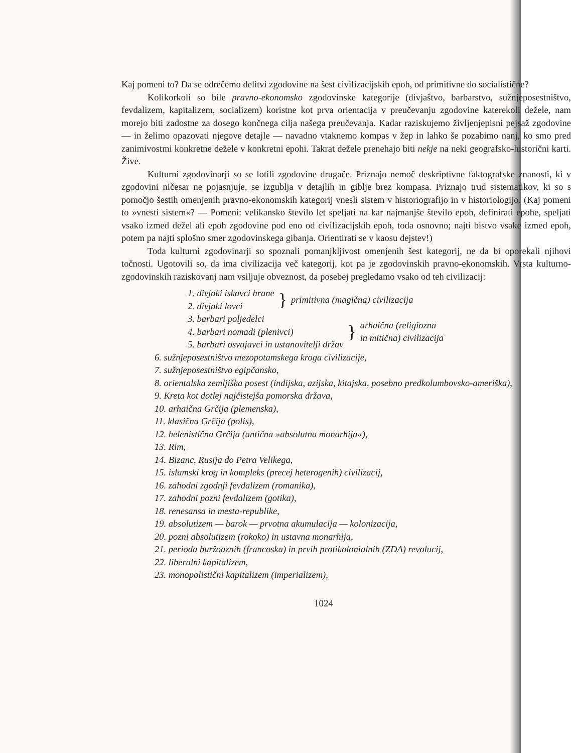Kaj pomeni to? Da se odrečemo delitvi zgodovine na šest civilizacijskih epoh, od primitivne do socialistične?
Kolikorkoli so bile pravno-ekonomsko zgodovinske kategorije (divjaštvo, barbarstvo, sužnjeposestništvo, fevdalizem, kapitalizem, socializem) koristne kot prva orientacija v preučevanju zgodovine katerekoli dežele, nam morejo biti zadostne za dosego končnega cilja našega preučevanja. Kadar raziskujemo življenjepisni pejsaž zgodovine — in želimo opazovati njegove detajle — navadno vtaknemo kompas v žep in lahko še pozabimo nanj, ko smo pred zanimivostmi konkretne dežele v konkretni epohi. Takrat dežele prenehajo biti nekje na neki geografsko-historični karti. Žive.
Kulturni zgodovinarji so se lotili zgodovine drugače. Priznajo nemoč deskriptivne faktografske znanosti, ki v zgodovini ničesar ne pojasnjuje, se izgublja v detajlih in giblje brez kompasa. Priznajo trud sistematikov, ki so s pomočjo šestih omenjenih pravno-ekonomskih kategorij vnesli sistem v historiografijo in v historiologijo. (Kaj pomeni to »vnesti sistem«? — Pomeni: velikansko število let speljati na kar najmanjše število epoh, definirati epohe, speljati vsako izmed dežel ali epoh zgodovine pod eno od civilizacijskih epoh, toda osnovno; najti bistvo vsake izmed epoh, potem pa najti splošno smer zgodovinskega gibanja. Orientirati se v kaosu dejstev!)
Toda kulturni zgodovinarji so spoznali pomanjkljivost omenjenih šest kategorij, ne da bi oporekali njihovi točnosti. Ugotovili so, da ima civilizacija več kategorij, kot pa je zgodovinskih pravno-ekonomskih. Vrsta kulturno-zgodovinskih raziskovanj nam vsiljuje obveznost, da posebej pregledamo vsako od teh civilizacij:
1. divjaki iskavci hrane
2. divjaki lovci
} primitivna (magična) civilizacija
3. barbari poljedelci
4. barbari nomadi (plenivci)
5. barbari osvajavci in ustanovitelji držav
} arhaična (religiozna
in mitična) civilizacija
6. sužnjeposestništvo mezopotamskega kroga civilizacije,
7. sužnjeposestništvo egipčansko,
8. orientalska zemljiška posest (indijska, azijska, kitajska, posebno predkolumbovsko-ameriška),
9. Kreta kot dotlej najčistejša pomorska država,
10. arhaična Grčija (plemenska),
11. klasična Grčija (polis),
12. helenistična Grčija (antična »absolutna monarhija«),
13. Rim,
14. Bizanc, Rusija do Petra Velikega,
15. islamski krog in kompleks (precej heterogenih) civilizacij,
16. zahodni zgodnji fevdalizem (romanika),
17. zahodni pozni fevdalizem (gotika),
18. renesansa in mesta-republike,
19. absolutizem — barok — prvotna akumulacija — kolonizacija,
20. pozni absolutizem (rokoko) in ustavna monarhija,
21. perioda buržoaznih (francoska) in prvih protikolonialnih (ZDA) revolucij,
22. liberalni kapitalizem,
23. monopolistični kapitalizem (imperializem),
1024